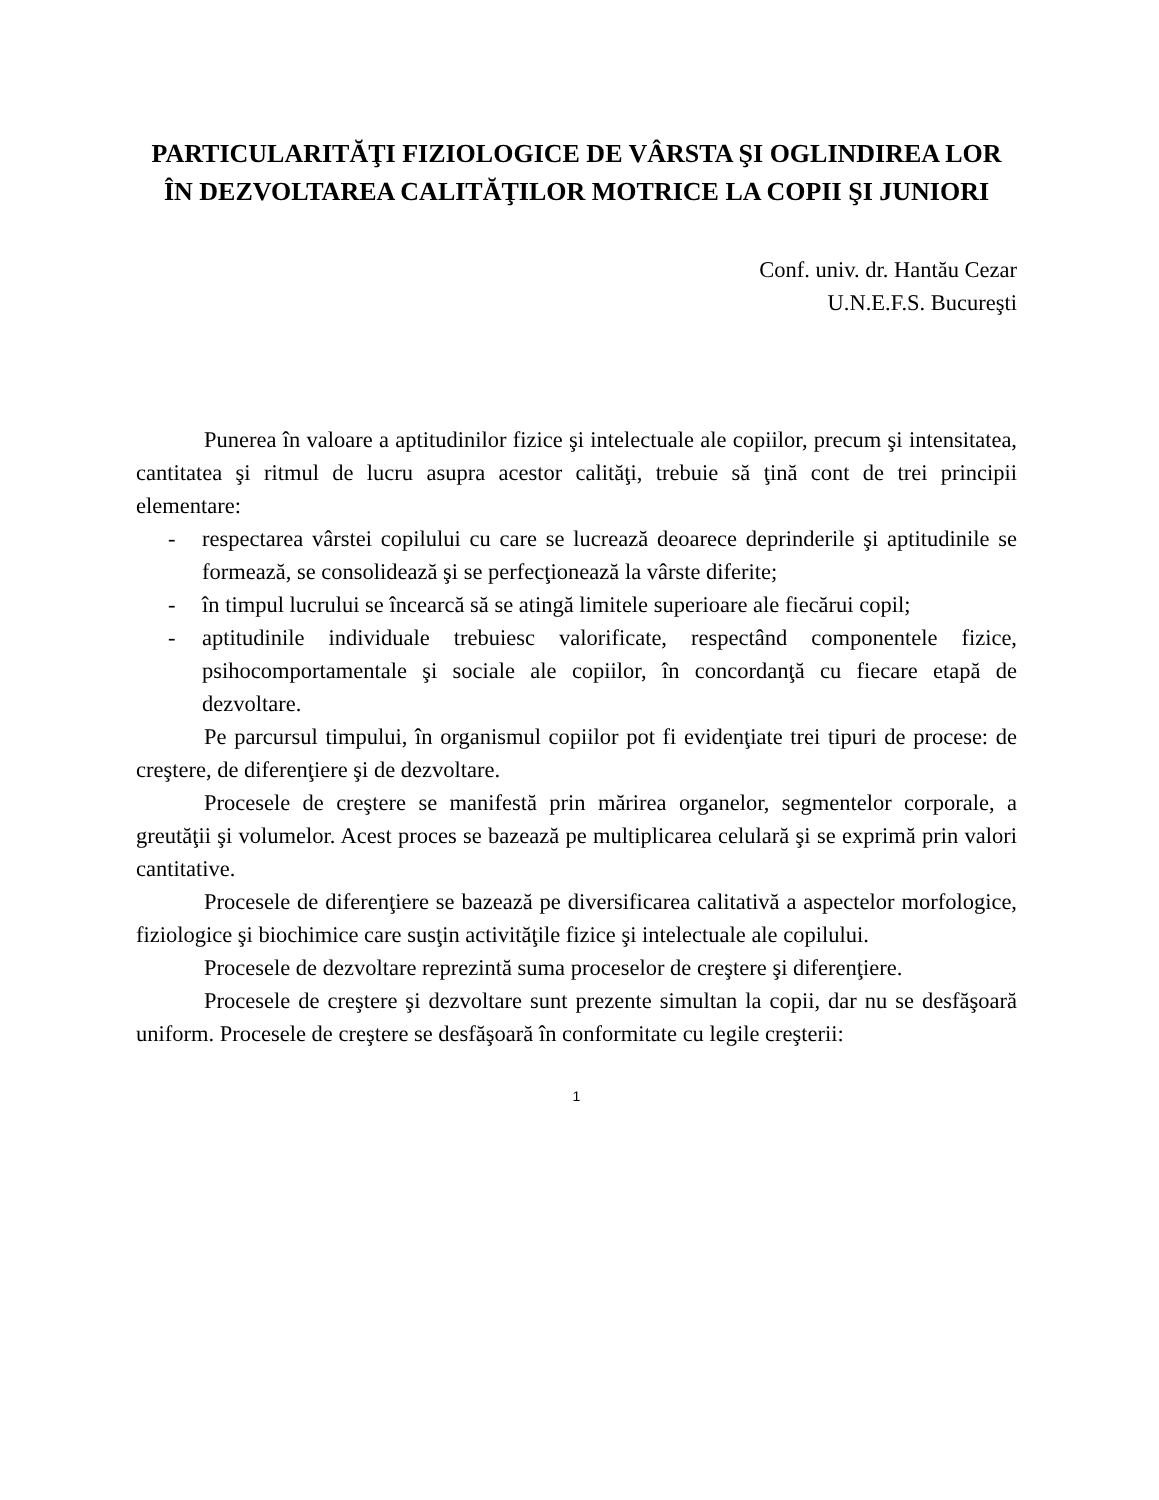PARTICULARITĂŢI FIZIOLOGICE DE VÂRSTA ŞI OGLINDIREA LOR ÎN DEZVOLTAREA CALITĂŢILOR MOTRICE LA COPII ŞI JUNIORI
Conf. univ. dr. Hantău Cezar
U.N.E.F.S. Bucureşti
Punerea în valoare a aptitudinilor fizice şi intelectuale ale copiilor, precum şi intensitatea, cantitatea şi ritmul de lucru asupra acestor calităţi, trebuie să ţină cont de trei principii elementare:
- respectarea vârstei copilului cu care se lucrează deoarece deprinderile şi aptitudinile se formează, se consolidează şi se perfecţionează la vârste diferite;
- în timpul lucrului se încearcă să se atingă limitele superioare ale fiecărui copil;
- aptitudinile individuale trebuiesc valorificate, respectând componentele fizice, psihocomportamentale şi sociale ale copiilor, în concordanţă cu fiecare etapă de dezvoltare.
Pe parcursul timpului, în organismul copiilor pot fi evidenţiate trei tipuri de procese: de creştere, de diferenţiere şi de dezvoltare.
Procesele de creştere se manifestă prin mărirea organelor, segmentelor corporale, a greutăţii şi volumelor. Acest proces se bazează pe multiplicarea celulară şi se exprimă prin valori cantitative.
Procesele de diferenţiere se bazează pe diversificarea calitativă a aspectelor morfologice, fiziologice şi biochimice care susţin activităţile fizice şi intelectuale ale copilului.
Procesele de dezvoltare reprezintă suma proceselor de creştere şi diferenţiere.
Procesele de creştere şi dezvoltare sunt prezente simultan la copii, dar nu se desfăşoară uniform. Procesele de creştere se desfăşoară în conformitate cu legile creşterii:
1